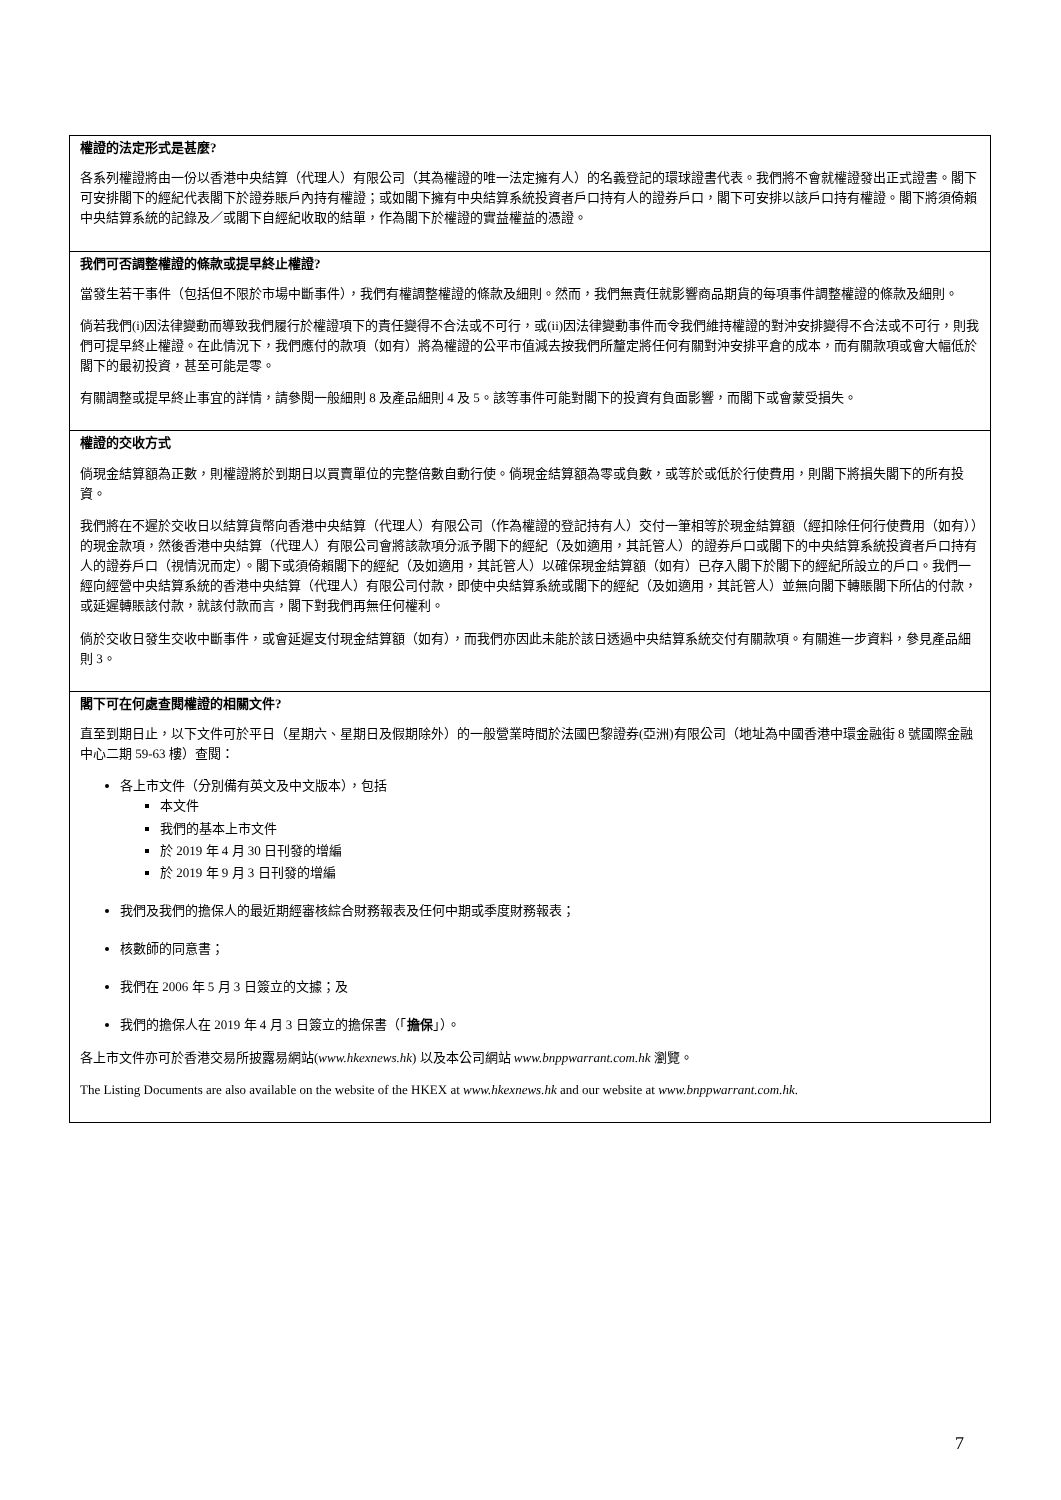| 權證的法定形式是甚麼? 各系列權證將由一份以香港中央結算（代理人）有限公司（其為權證的唯一法定擁有人）的名義登記的環球證書代表。我們將不會就權證發出正式證書。閣下可安排閣下的經紀代表閣下於證券賬戶內持有權證；或如閣下擁有中央結算系統投資者戶口持有人的證券戶口，閣下可安排以該戶口持有權證。閣下將須倚賴中央結算系統的記錄及／或閣下自經紀收取的結單，作為閣下於權證的實益權益的憑證。 |
| 我們可否調整權證的條款或提早終止權證? 當發生若干事件（包括但不限於市場中斷事件），我們有權調整權證的條款及細則。然而，我們無責任就影響商品期貨的每項事件調整權證的條款及細則。 倘若我們(i)因法律變動而導致我們履行於權證項下的責任變得不合法或不可行，或(ii)因法律變動事件而令我們維持權證的對沖安排變得不合法或不可行，則我們可提早終止權證。在此情況下，我們應付的款項（如有）將為權證的公平市值減去按我們所釐定將任何有關對沖安排平倉的成本，而有關款項或會大幅低於閣下的最初投資，甚至可能是零。 有關調整或提早終止事宜的詳情，請參閱一般細則 8 及產品細則 4 及 5。該等事件可能對閣下的投資有負面影響，而閣下或會蒙受損失。 |
| 權證的交收方式 倘現金結算額為正數，則權證將於到期日以買賣單位的完整倍數自動行使。倘現金結算額為零或負數，或等於或低於行使費用，則閣下將損失閣下的所有投資。 我們將在不遲於交收日以結算貨幣向香港中央結算（代理人）有限公司（作為權證的登記持有人）交付一筆相等於現金結算額（經扣除任何行使費用（如有））的現金款項，然後香港中央結算（代理人）有限公司會將該款項分派予閣下的經紀（及如適用，其託管人）的證券戶口或閣下的中央結算系統投資者戶口持有人的證券戶口（視情況而定）。閣下或須倚賴閣下的經紀（及如適用，其託管人）以確保現金結算額（如有）已存入閣下於閣下的經紀所設立的戶口。我們一經向經營中央結算系統的香港中央結算（代理人）有限公司付款，即使中央結算系統或閣下的經紀（及如適用，其託管人）並無向閣下轉賬閣下所佔的付款，或延遲轉賬該付款，就該付款而言，閣下對我們再無任何權利。 倘於交收日發生交收中斷事件，或會延遲支付現金結算額（如有），而我們亦因此未能於該日透過中央結算系統交付有關款項。有關進一步資料，參見產品細則 3。 |
| 閣下可在何處查閱權證的相關文件? 直至到期日止，以下文件可於平日（星期六、星期日及假期除外）的一般營業時間於法國巴黎證券(亞洲)有限公司（地址為中國香港中環金融街 8 號國際金融中心二期 59-63 樓）查閱： 各上市文件（分別備有英文及中文版本），包括 本文件 我們的基本上市文件 於 2019 年 4 月 30 日刊發的增編 於 2019 年 9 月 3 日刊發的增編 我們及我們的擔保人的最近期經審核綜合財務報表及任何中期或季度財務報表； 核數師的同意書； 我們在 2006 年 5 月 3 日簽立的文據；及 我們的擔保人在 2019 年 4 月 3 日簽立的擔保書（「 擔保 」）。 各上市文件亦可於香港交易所披露易網站( www.hkexnews.hk ) 以及本公司網站 www.bnppwarrant.com.hk 瀏覽。 The Listing Documents are also available on the website of the HKEX at www.hkexnews.hk and our website at www.bnppwarrant.com.hk . |
7